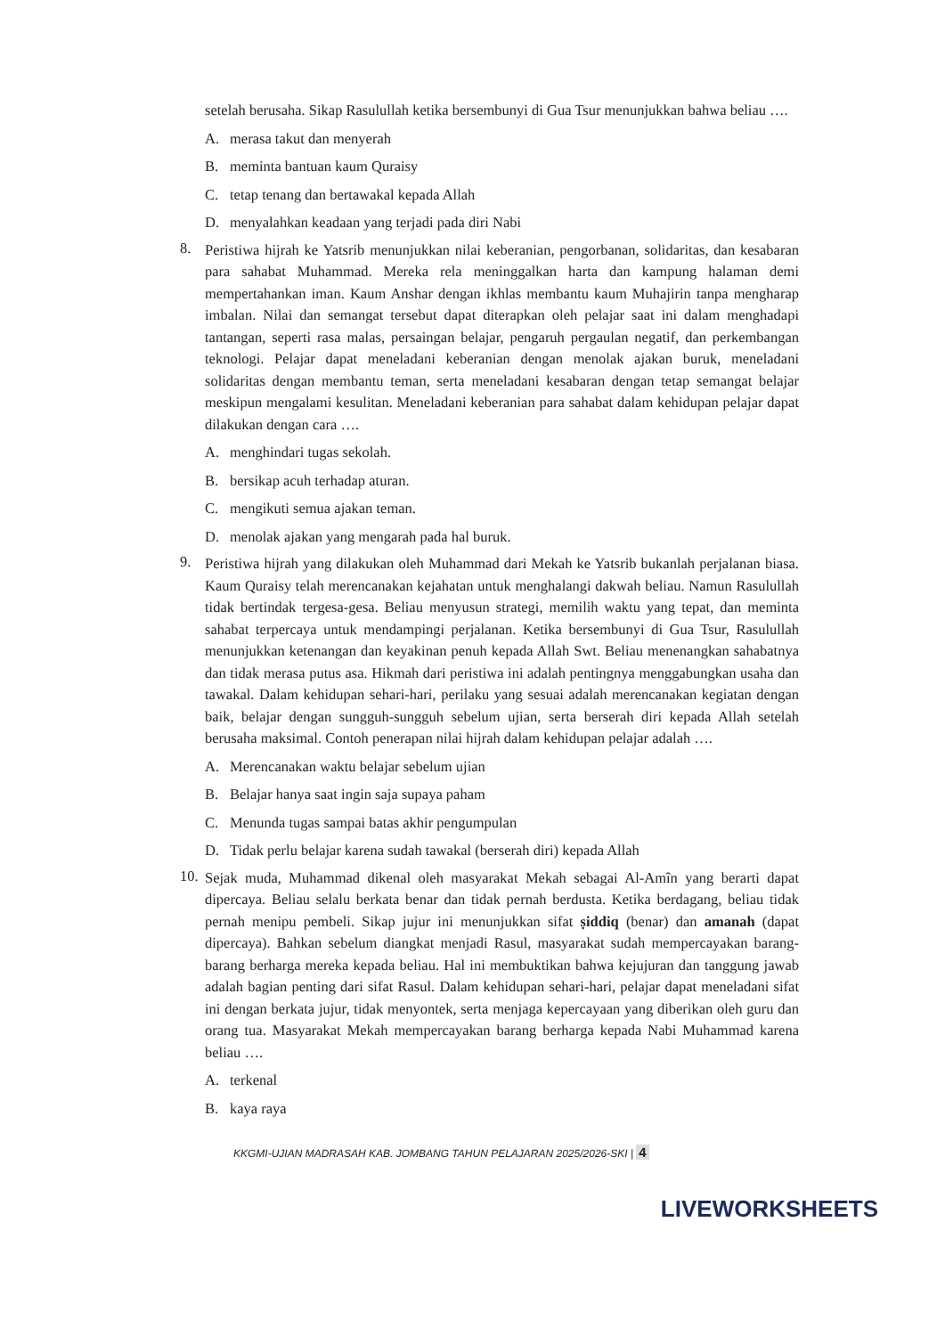setelah berusaha. Sikap Rasulullah ketika bersembunyi di Gua Tsur menunjukkan bahwa beliau ….
A. merasa takut dan menyerah
B. meminta bantuan kaum Quraisy
C. tetap tenang dan bertawakal kepada Allah
D. menyalahkan keadaan yang terjadi pada diri Nabi
8.
Peristiwa hijrah ke Yatsrib menunjukkan nilai keberanian, pengorbanan, solidaritas, dan kesabaran para sahabat Muhammad. Mereka rela meninggalkan harta dan kampung halaman demi mempertahankan iman. Kaum Anshar dengan ikhlas membantu kaum Muhajirin tanpa mengharap imbalan. Nilai dan semangat tersebut dapat diterapkan oleh pelajar saat ini dalam menghadapi tantangan, seperti rasa malas, persaingan belajar, pengaruh pergaulan negatif, dan perkembangan teknologi. Pelajar dapat meneladani keberanian dengan menolak ajakan buruk, meneladani solidaritas dengan membantu teman, serta meneladani kesabaran dengan tetap semangat belajar meskipun mengalami kesulitan. Meneladani keberanian para sahabat dalam kehidupan pelajar dapat dilakukan dengan cara ….
A. menghindari tugas sekolah.
B. bersikap acuh terhadap aturan.
C. mengikuti semua ajakan teman.
D. menolak ajakan yang mengarah pada hal buruk.
9.
Peristiwa hijrah yang dilakukan oleh Muhammad dari Mekah ke Yatsrib bukanlah perjalanan biasa. Kaum Quraisy telah merencanakan kejahatan untuk menghalangi dakwah beliau. Namun Rasulullah tidak bertindak tergesa-gesa. Beliau menyusun strategi, memilih waktu yang tepat, dan meminta sahabat terpercaya untuk mendampingi perjalanan. Ketika bersembunyi di Gua Tsur, Rasulullah menunjukkan ketenangan dan keyakinan penuh kepada Allah Swt. Beliau menenangkan sahabatnya dan tidak merasa putus asa. Hikmah dari peristiwa ini adalah pentingnya menggabungkan usaha dan tawakal. Dalam kehidupan sehari-hari, perilaku yang sesuai adalah merencanakan kegiatan dengan baik, belajar dengan sungguh-sungguh sebelum ujian, serta berserah diri kepada Allah setelah berusaha maksimal. Contoh penerapan nilai hijrah dalam kehidupan pelajar adalah ….
A. Merencanakan waktu belajar sebelum ujian
B. Belajar hanya saat ingin saja supaya paham
C. Menunda tugas sampai batas akhir pengumpulan
D. Tidak perlu belajar karena sudah tawakal (berserah diri) kepada Allah
10.
Sejak muda, Muhammad dikenal oleh masyarakat Mekah sebagai Al-Amîn yang berarti dapat dipercaya. Beliau selalu berkata benar dan tidak pernah berdusta. Ketika berdagang, beliau tidak pernah menipu pembeli. Sikap jujur ini menunjukkan sifat ṣiddiq (benar) dan amanah (dapat dipercaya). Bahkan sebelum diangkat menjadi Rasul, masyarakat sudah mempercayakan barang-barang berharga mereka kepada beliau. Hal ini membuktikan bahwa kejujuran dan tanggung jawab adalah bagian penting dari sifat Rasul. Dalam kehidupan sehari-hari, pelajar dapat meneladani sifat ini dengan berkata jujur, tidak menyontek, serta menjaga kepercayaan yang diberikan oleh guru dan orang tua. Masyarakat Mekah mempercayakan barang berharga kepada Nabi Muhammad karena beliau ….
A. terkenal
B. kaya raya
KKGMI-UJIAN MADRASAH KAB. JOMBANG TAHUN PELAJARAN 2025/2026-SKI | 4
LIVEWORKSHEETS